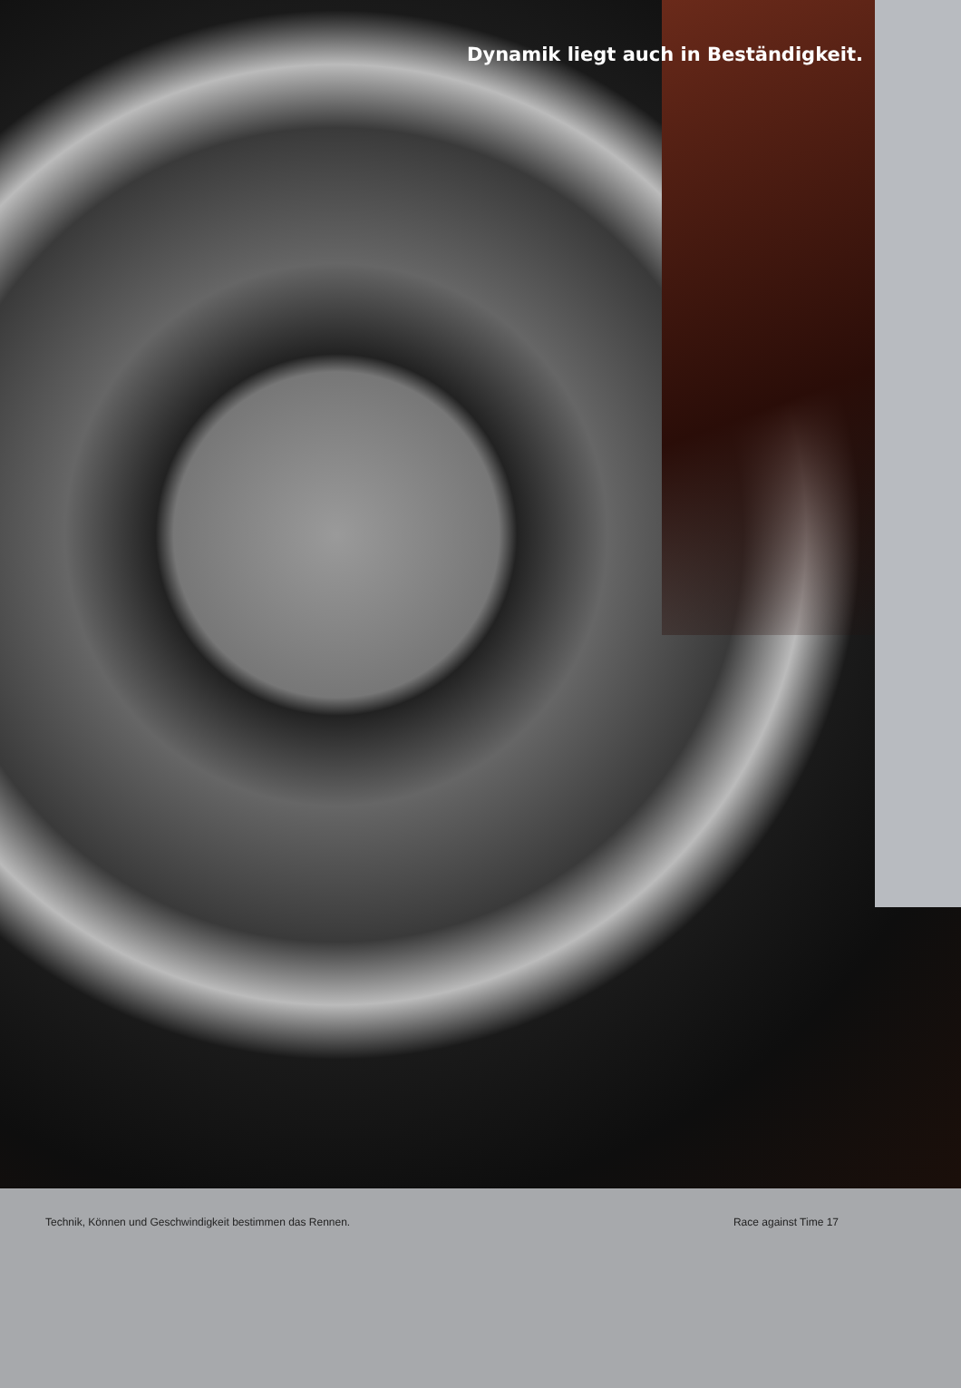Dynamik liegt auch in Beständigkeit.
Technik, Können und Geschwindigkeit bestimmen das Rennen. Race against Time 17